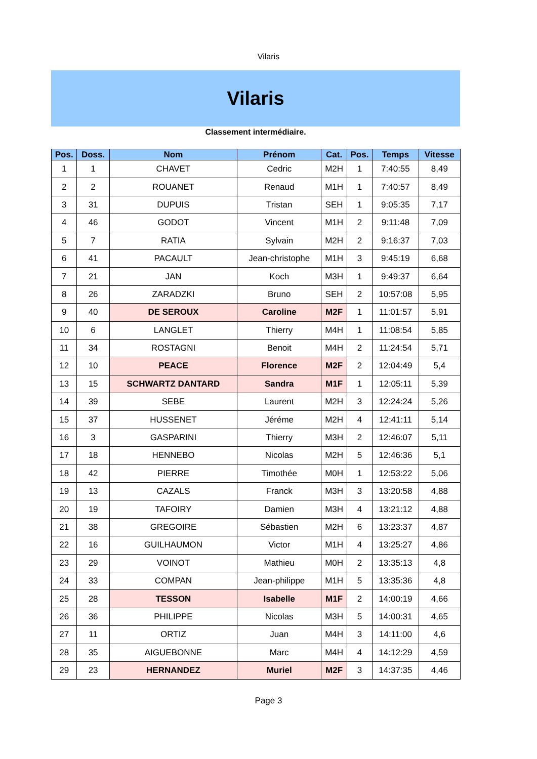Vilaris
Vilaris
Classement intermédiaire.
| Pos. | Doss. | Nom | Prénom | Cat. | Pos. | Temps | Vitesse |
| --- | --- | --- | --- | --- | --- | --- | --- |
| 1 | 1 | CHAVET | Cedric | M2H | 1 | 7:40:55 | 8,49 |
| 2 | 2 | ROUANET | Renaud | M1H | 1 | 7:40:57 | 8,49 |
| 3 | 31 | DUPUIS | Tristan | SEH | 1 | 9:05:35 | 7,17 |
| 4 | 46 | GODOT | Vincent | M1H | 2 | 9:11:48 | 7,09 |
| 5 | 7 | RATIA | Sylvain | M2H | 2 | 9:16:37 | 7,03 |
| 6 | 41 | PACAULT | Jean-christophe | M1H | 3 | 9:45:19 | 6,68 |
| 7 | 21 | JAN | Koch | M3H | 1 | 9:49:37 | 6,64 |
| 8 | 26 | ZARADZKI | Bruno | SEH | 2 | 10:57:08 | 5,95 |
| 9 | 40 | DE SEROUX | Caroline | M2F | 1 | 11:01:57 | 5,91 |
| 10 | 6 | LANGLET | Thierry | M4H | 1 | 11:08:54 | 5,85 |
| 11 | 34 | ROSTAGNI | Benoit | M4H | 2 | 11:24:54 | 5,71 |
| 12 | 10 | PEACE | Florence | M2F | 2 | 12:04:49 | 5,4 |
| 13 | 15 | SCHWARTZ DANTARD | Sandra | M1F | 1 | 12:05:11 | 5,39 |
| 14 | 39 | SEBE | Laurent | M2H | 3 | 12:24:24 | 5,26 |
| 15 | 37 | HUSSENET | Jéréme | M2H | 4 | 12:41:11 | 5,14 |
| 16 | 3 | GASPARINI | Thierry | M3H | 2 | 12:46:07 | 5,11 |
| 17 | 18 | HENNEBO | Nicolas | M2H | 5 | 12:46:36 | 5,1 |
| 18 | 42 | PIERRE | Timothée | M0H | 1 | 12:53:22 | 5,06 |
| 19 | 13 | CAZALS | Franck | M3H | 3 | 13:20:58 | 4,88 |
| 20 | 19 | TAFOIRY | Damien | M3H | 4 | 13:21:12 | 4,88 |
| 21 | 38 | GREGOIRE | Sébastien | M2H | 6 | 13:23:37 | 4,87 |
| 22 | 16 | GUILHAUMON | Victor | M1H | 4 | 13:25:27 | 4,86 |
| 23 | 29 | VOINOT | Mathieu | M0H | 2 | 13:35:13 | 4,8 |
| 24 | 33 | COMPAN | Jean-philippe | M1H | 5 | 13:35:36 | 4,8 |
| 25 | 28 | TESSON | Isabelle | M1F | 2 | 14:00:19 | 4,66 |
| 26 | 36 | PHILIPPE | Nicolas | M3H | 5 | 14:00:31 | 4,65 |
| 27 | 11 | ORTIZ | Juan | M4H | 3 | 14:11:00 | 4,6 |
| 28 | 35 | AIGUEBONNE | Marc | M4H | 4 | 14:12:29 | 4,59 |
| 29 | 23 | HERNANDEZ | Muriel | M2F | 3 | 14:37:35 | 4,46 |
Page 3